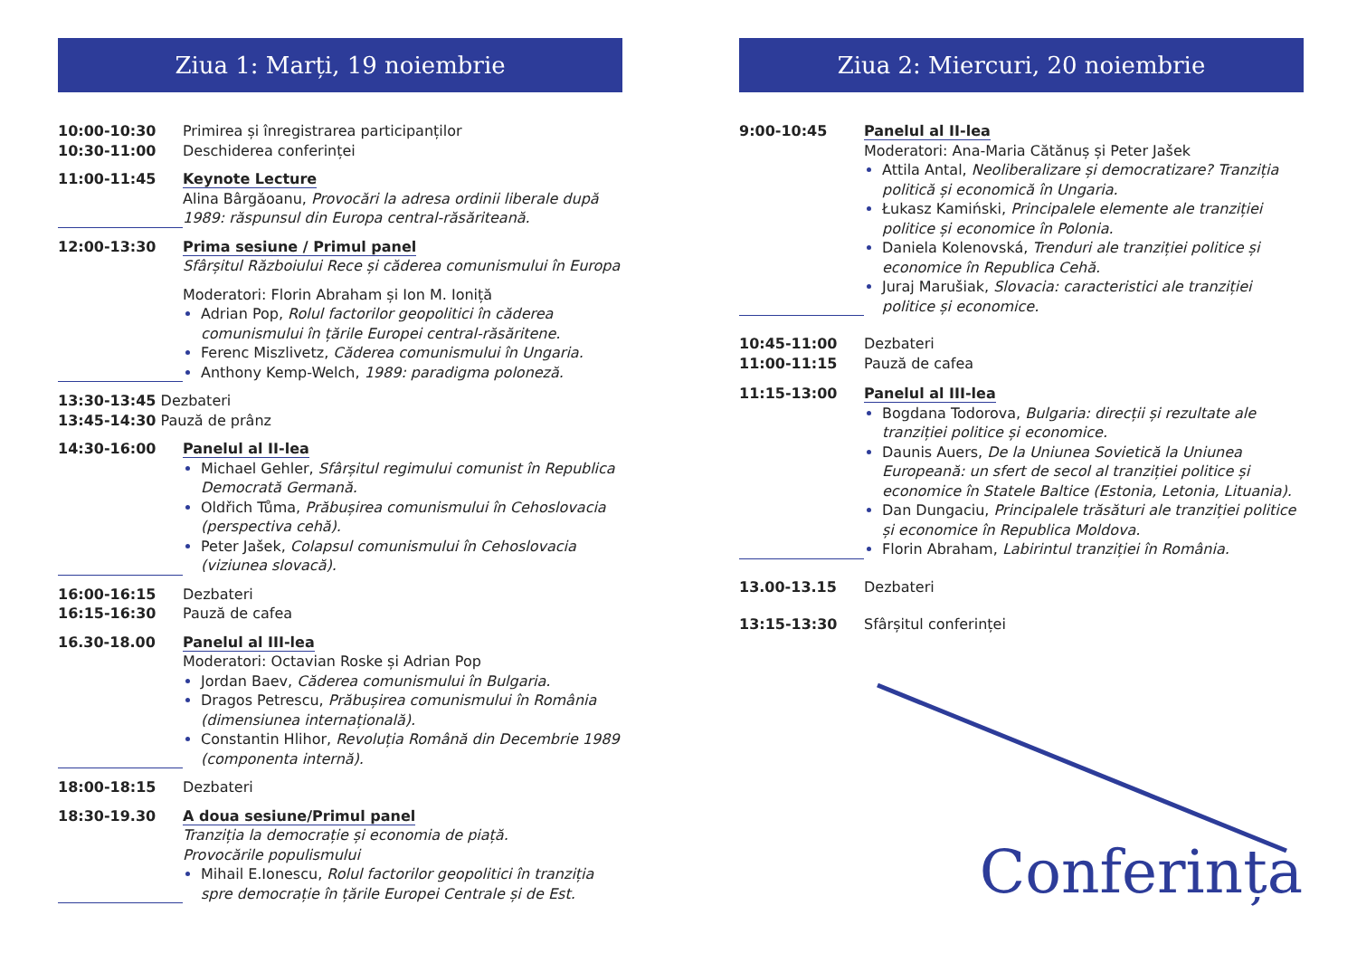Ziua 1: Marți, 19 noiembrie
10:00-10:30 Primirea și înregistrarea participanților
10:30-11:00 Deschiderea conferinței
11:00-11:45 Keynote Lecture
Alina Bârgăoanu, Provocări la adresa ordinii liberale după 1989: răspunsul din Europa central-răsăriteană.
12:00-13:30 Prima sesiune / Primul panel
Sfârșitul Războiului Rece și căderea comunismului în Europa
Moderatori: Florin Abraham și Ion M. Ioniță
Adrian Pop, Rolul factorilor geopolitici în căderea comunismului în țările Europei central-răsăritene.
Ferenc Miszlivetz, Căderea comunismului în Ungaria.
Anthony Kemp-Welch, 1989: paradigma poloneză.
13:30-13:45 Dezbateri
13:45-14:30 Pauză de prânz
14:30-16:00 Panelul al II-lea
Michael Gehler, Sfârșitul regimului comunist în Republica Democrată Germană.
Oldřich Tůma, Prăbușirea comunismului în Cehoslovacia (perspectiva cehă).
Peter Jašek, Colapsul comunismului în Cehoslovacia (viziunea slovacă).
16:00-16:15 Dezbateri
16:15-16:30 Pauză de cafea
16.30-18.00 Panelul al III-lea
Moderatori: Octavian Roske și Adrian Pop
Jordan Baev, Căderea comunismului în Bulgaria.
Dragos Petrescu, Prăbușirea comunismului în România (dimensiunea internațională).
Constantin Hlihor, Revoluția Română din Decembrie 1989 (componenta internă).
18:00-18:15 Dezbateri
18:30-19.30 A doua sesiune/Primul panel
Tranziția la democrație și economia de piață.
Provocările populismului
Mihail E.Ionescu, Rolul factorilor geopolitici în tranziția spre democrație în țările Europei Centrale și de Est.
Ziua 2: Miercuri, 20 noiembrie
9:00-10:45 Panelul al II-lea
Moderatori: Ana-Maria Cătănuș și Peter Jašek
Attila Antal, Neoliberalizare și democratizare? Tranziția politică și economică în Ungaria.
Łukasz Kamiński, Principalele elemente ale tranziției politice și economice în Polonia.
Daniela Kolenovská, Trenduri ale tranziției politice și economice în Republica Cehă.
Juraj Marušiak, Slovacia: caracteristici ale tranziției politice și economice.
10:45-11:00 Dezbateri
11:00-11:15 Pauză de cafea
11:15-13:00 Panelul al III-lea
Bogdana Todorova, Bulgaria: direcții și rezultate ale tranziției politice și economice.
Daunis Auers, De la Uniunea Sovietică la Uniunea Europeană: un sfert de secol al tranziției politice și economice în Statele Baltice (Estonia, Letonia, Lituania).
Dan Dungaciu, Principalele trăsături ale tranziției politice și economice în Republica Moldova.
Florin Abraham, Labirintul tranziției în România.
13.00-13.15 Dezbateri
13:15-13:30 Sfârșitul conferinței
Conferința